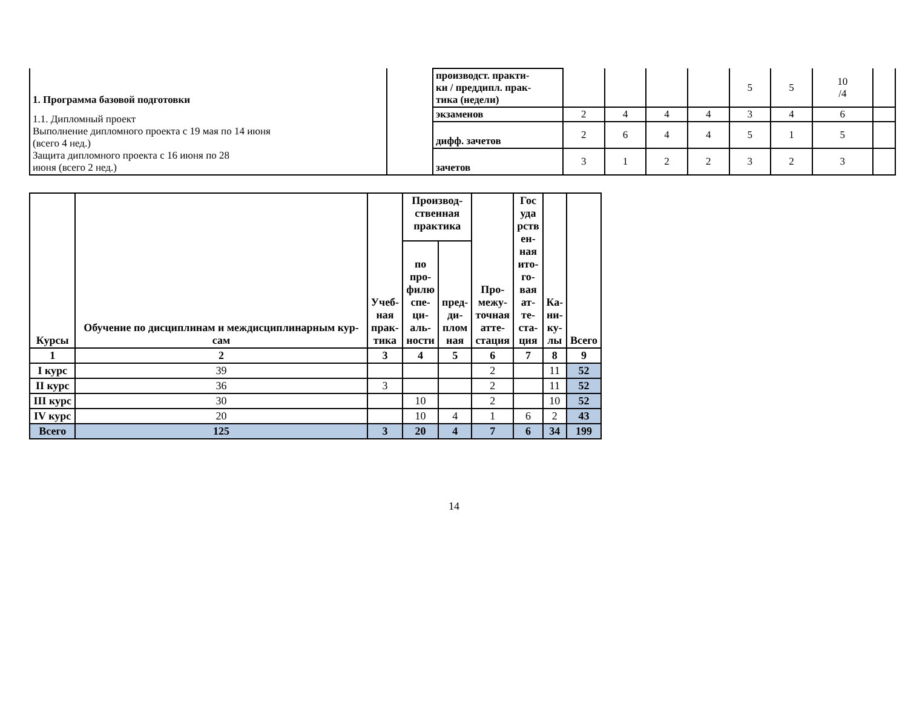| 1. Программа базовой подготовки 1.1. Дипломный проект Выполнение дипломного проекта с 19 мая по 14 июня (всего 4 нед.) Защита дипломного проекта с 16 июня по 28 июня (всего 2 нед.) | | производст. практи- ки / преддипл. прак- тика (недели) | | | | | 5 | 5 | 10 /4 | |
| | | экзаменов | 2 | 4 | 4 | 4 | 3 | 4 | 6 | |
| | | дифф. зачетов | 2 | 6 | 4 | 4 | 5 | 1 | 5 | |
| | | зачетов | 3 | 1 | 2 | 2 | 3 | 2 | 3 | |
| Курсы | Обучение по дисциплинам и междисциплинарным кур- сам | Учеб- ная прак- тика | Производ- ственная практика | | Про- межу- точная атте- стация | Гос уда рств ен- ная ито- го- вая ат- те- ста- ция | Ка- ни- ку- лы | Всего |
| --- | --- | --- | --- | --- | --- | --- | --- | --- |
| | | | по про- филю спе- ци- аль- ности | пред- ди- плом ная | | | | |
| 1 | 2 | 3 | 4 | 5 | 6 | 7 | 8 | 9 |
| I курс | 39 | | | | 2 | | 11 | 52 |
| II курс | 36 | 3 | | | 2 | | 11 | 52 |
| III курс | 30 | | 10 | | 2 | | 10 | 52 |
| IV курс | 20 | | 10 | 4 | 1 | 6 | 2 | 43 |
| Всего | 125 | 3 | 20 | 4 | 7 | 6 | 34 | 199 |
14